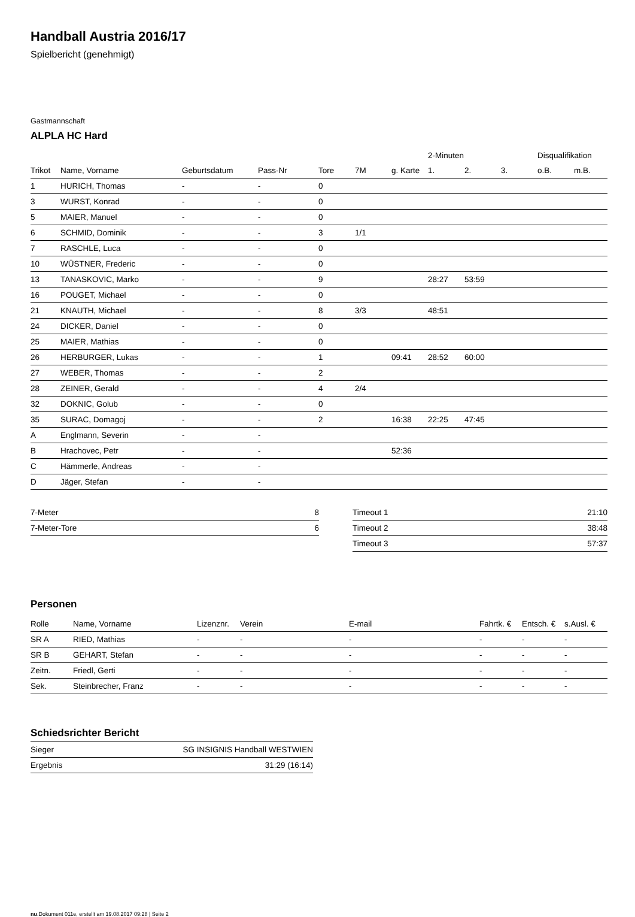Handball Austria 2016/17
Spielbericht (genehmigt)
Gastmannschaft
ALPLA HC Hard
| | | | | | | | 2-Minuten | | | Disqualifikation | |
| --- | --- | --- | --- | --- | --- | --- | --- | --- | --- | --- | --- |
| Trikot | Name, Vorname | Geburtsdatum | Pass-Nr | Tore | 7M | g. Karte | 1. | 2. | 3. | o.B. | m.B. |
| 1 | HURICH, Thomas | - | - | 0 | | | | | | | |
| 3 | WURST, Konrad | - | - | 0 | | | | | | | |
| 5 | MAIER, Manuel | - | - | 0 | | | | | | | |
| 6 | SCHMID, Dominik | - | - | 3 | 1/1 | | | | | | |
| 7 | RASCHLE, Luca | - | - | 0 | | | | | | | |
| 10 | WÜSTNER, Frederic | - | - | 0 | | | | | | | |
| 13 | TANASKOVIC, Marko | - | - | 9 | | | 28:27 | 53:59 | | | |
| 16 | POUGET, Michael | - | - | 0 | | | | | | | |
| 21 | KNAUTH, Michael | - | - | 8 | 3/3 | | 48:51 | | | | |
| 24 | DICKER, Daniel | - | - | 0 | | | | | | | |
| 25 | MAIER, Mathias | - | - | 0 | | | | | | | |
| 26 | HERBURGER, Lukas | - | - | 1 | | 09:41 | 28:52 | 60:00 | | | |
| 27 | WEBER, Thomas | - | - | 2 | | | | | | | |
| 28 | ZEINER, Gerald | - | - | 4 | 2/4 | | | | | | |
| 32 | DOKNIC, Golub | - | - | 0 | | | | | | | |
| 35 | SURAC, Domagoj | - | - | 2 | | 16:38 | 22:25 | 47:45 | | | |
| A | Englmann, Severin | - | - | | | | | | | | |
| B | Hrachovec, Petr | - | - | | | 52:36 | | | | | |
| C | Hämmerle, Andreas | - | - | | | | | | | | |
| D | Jäger, Stefan | - | - | | | | | | | | |
| 7-Meter | 8 |
| 7-Meter-Tore | 6 |
| Timeout 1 | 21:10 |
| Timeout 2 | 38:48 |
| Timeout 3 | 57:37 |
Personen
| Rolle | Name, Vorname | Lizenznr. | Verein | E-mail | Fahrtk. € | Entsch. € | s.Ausl. € |
| --- | --- | --- | --- | --- | --- | --- | --- |
| SR A | RIED, Mathias | - | - | - | - | - | - |
| SR B | GEHART, Stefan | - | - | - | - | - | - |
| Zeitn. | Friedl, Gerti | - | - | - | - | - | - |
| Sek. | Steinbrecher, Franz | - | - | - | - | - | - |
Schiedsrichter Bericht
| Sieger | SG INSIGNIS Handball WESTWIEN |
| Ergebnis | 31:29 (16:14) |
nu.Dokument 011e, erstellt am 19.08.2017 09:28 | Seite 2